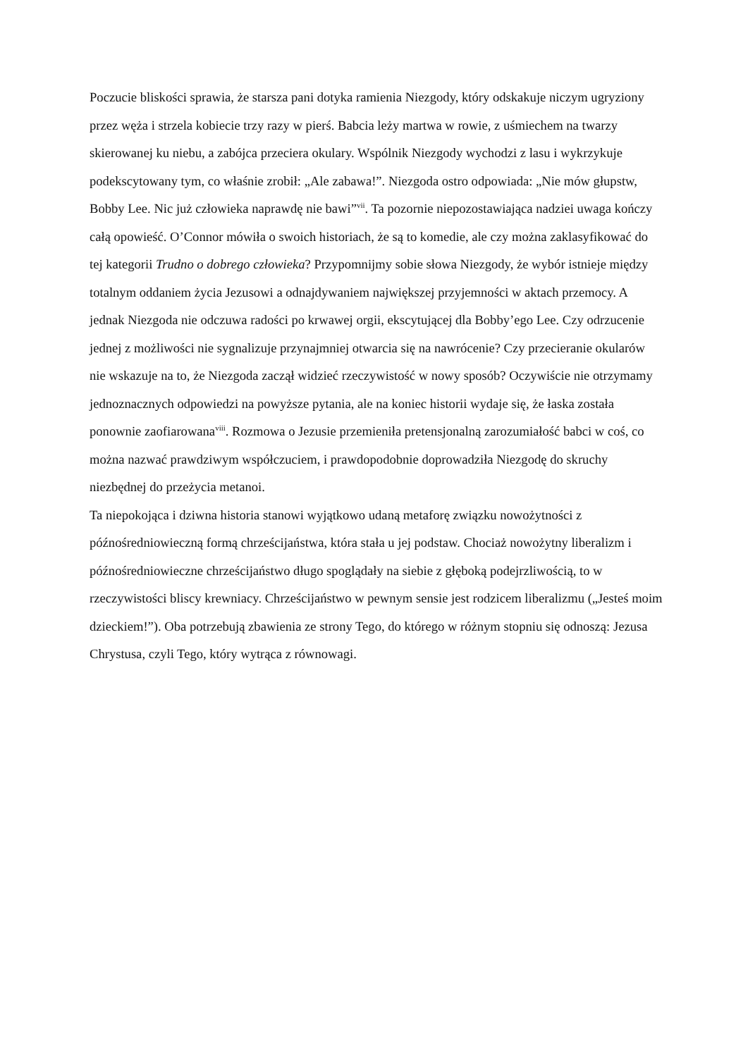Poczucie bliskości sprawia, że starsza pani dotyka ramienia Niezgody, który odskakuje niczym ugryziony przez węża i strzela kobiecie trzy razy w pierś. Babcia leży martwa w rowie, z uśmiechem na twarzy skierowanej ku niebu, a zabójca przeciera okulary. Wspólnik Niezgody wychodzi z lasu i wykrzykuje podekscytowany tym, co właśnie zrobił: „Ale zabawa!”. Niezgoda ostro odpowiada: „Nie mów głupstw, Bobby Lee. Nic już człowieka naprawdę nie bawi”<sup>vii</sup>. Ta pozornie niepozostawiająca nadziei uwaga kończy całą opowieść. O’Connor mówiła o swoich historiach, że są to komedie, ale czy można zaklasyfikować do tej kategorii Trudno o dobrego człowieka? Przypomnijmy sobie słowa Niezgody, że wybór istnieje między totalnym oddaniem życia Jezusowi a odnajdywaniem największej przyjemności w aktach przemocy. A jednak Niezgoda nie odczuwa radości po krwawej orgii, ekscytującej dla Bobby’ego Lee. Czy odrzucenie jednej z możliwości nie sygnalizuje przynajmniej otwarcia się na nawrócenie? Czy przecieranie okularów nie wskazuje na to, że Niezgoda zaczął widzieć rzeczywistość w nowy sposób? Oczywiście nie otrzymamy jednoznacznych odpowiedzi na powyższe pytania, ale na koniec historii wydaje się, że łaska została ponownie zaofiarowana<sup>viii</sup>. Rozmowa o Jezusie przemieniła pretensjonalną zarozumiałość babci w coś, co można nazwać prawdziwym współczuciem, i prawdopodobnie doprowadziła Niezgodę do skruchy niezbędnej do przeżycia metanoi.
Ta niepokojąca i dziwna historia stanowi wyjątkowo udaną metaforę związku nowożytności z późnośredniowieczną formą chrześcijaństwa, która stała u jej podstaw. Chociaż nowożytny liberalizm i późnośredniowieczne chrześcijaństwo długo spoglądały na siebie z głęboką podejrzliwością, to w rzeczywistości bliscy krewniacy. Chrześcijaństwo w pewnym sensie jest rodzicem liberalizmu („Jesteś moim dzieckiem!”). Oba potrzebują zbawienia ze strony Tego, do którego w różnym stopniu się odnoszą: Jezusa Chrystusa, czyli Tego, który wytrąca z równowagi.